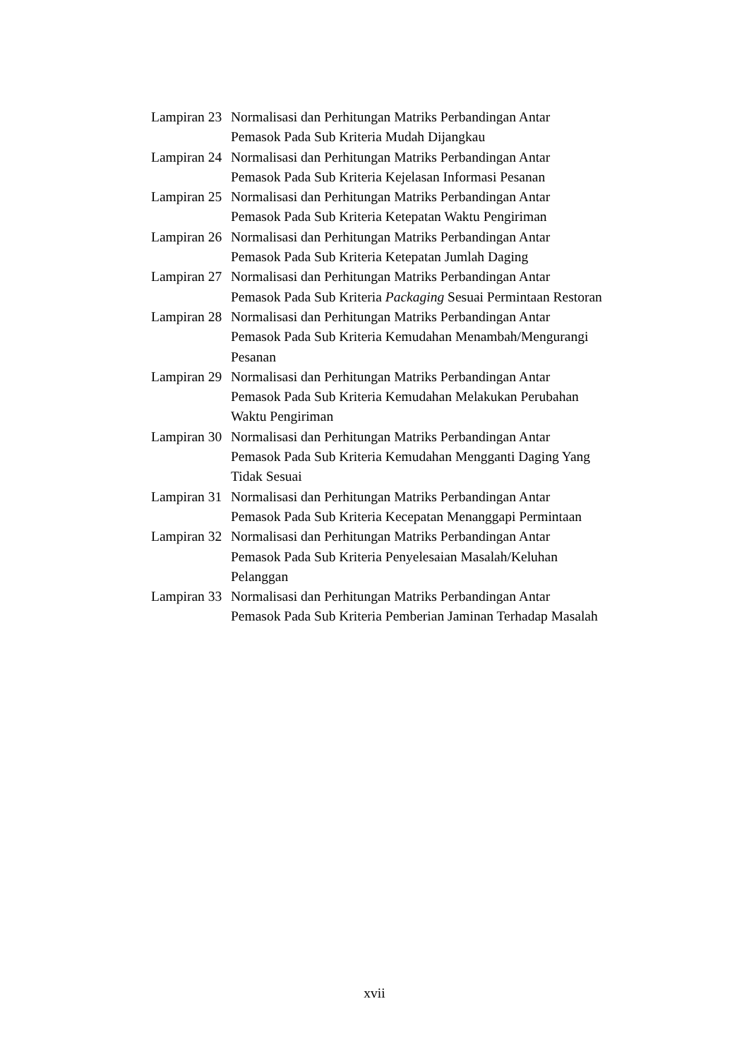Lampiran 23 Normalisasi dan Perhitungan Matriks Perbandingan Antar
Pemasok Pada Sub Kriteria Mudah Dijangkau
Lampiran 24 Normalisasi dan Perhitungan Matriks Perbandingan Antar
Pemasok Pada Sub Kriteria Kejelasan Informasi Pesanan
Lampiran 25 Normalisasi dan Perhitungan Matriks Perbandingan Antar
Pemasok Pada Sub Kriteria Ketepatan Waktu Pengiriman
Lampiran 26 Normalisasi dan Perhitungan Matriks Perbandingan Antar
Pemasok Pada Sub Kriteria Ketepatan Jumlah Daging
Lampiran 27 Normalisasi dan Perhitungan Matriks Perbandingan Antar
Pemasok Pada Sub Kriteria Packaging Sesuai Permintaan Restoran
Lampiran 28 Normalisasi dan Perhitungan Matriks Perbandingan Antar
Pemasok Pada Sub Kriteria Kemudahan Menambah/Mengurangi
Pesanan
Lampiran 29 Normalisasi dan Perhitungan Matriks Perbandingan Antar
Pemasok Pada Sub Kriteria Kemudahan Melakukan Perubahan
Waktu Pengiriman
Lampiran 30 Normalisasi dan Perhitungan Matriks Perbandingan Antar
Pemasok Pada Sub Kriteria Kemudahan Mengganti Daging Yang
Tidak Sesuai
Lampiran 31 Normalisasi dan Perhitungan Matriks Perbandingan Antar
Pemasok Pada Sub Kriteria Kecepatan Menanggapi Permintaan
Lampiran 32 Normalisasi dan Perhitungan Matriks Perbandingan Antar
Pemasok Pada Sub Kriteria Penyelesaian Masalah/Keluhan
Pelanggan
Lampiran 33 Normalisasi dan Perhitungan Matriks Perbandingan Antar
Pemasok Pada Sub Kriteria Pemberian Jaminan Terhadap Masalah
xvii